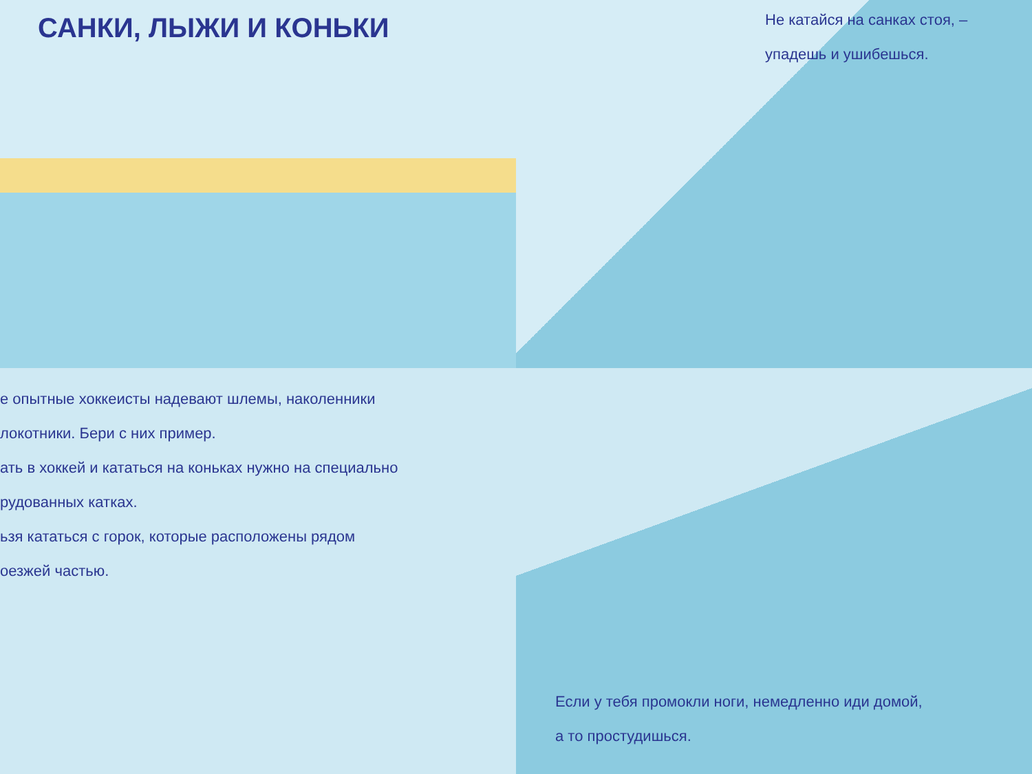САНКИ, ЛЫЖИ И КОНЬКИ
Не катайся на санках стоя, –
упадешь и ушибешься.
е опытные хоккеисты надевают шлемы, наколенники
локотники. Бери с них пример.
ать в хоккей и кататься на коньках нужно на специально
рудованных катках.
ьзя кататься с горок, которые расположены рядом
оезжей частью.
Если у тебя промокли ноги, немедленно иди домой,
а то простудишься.